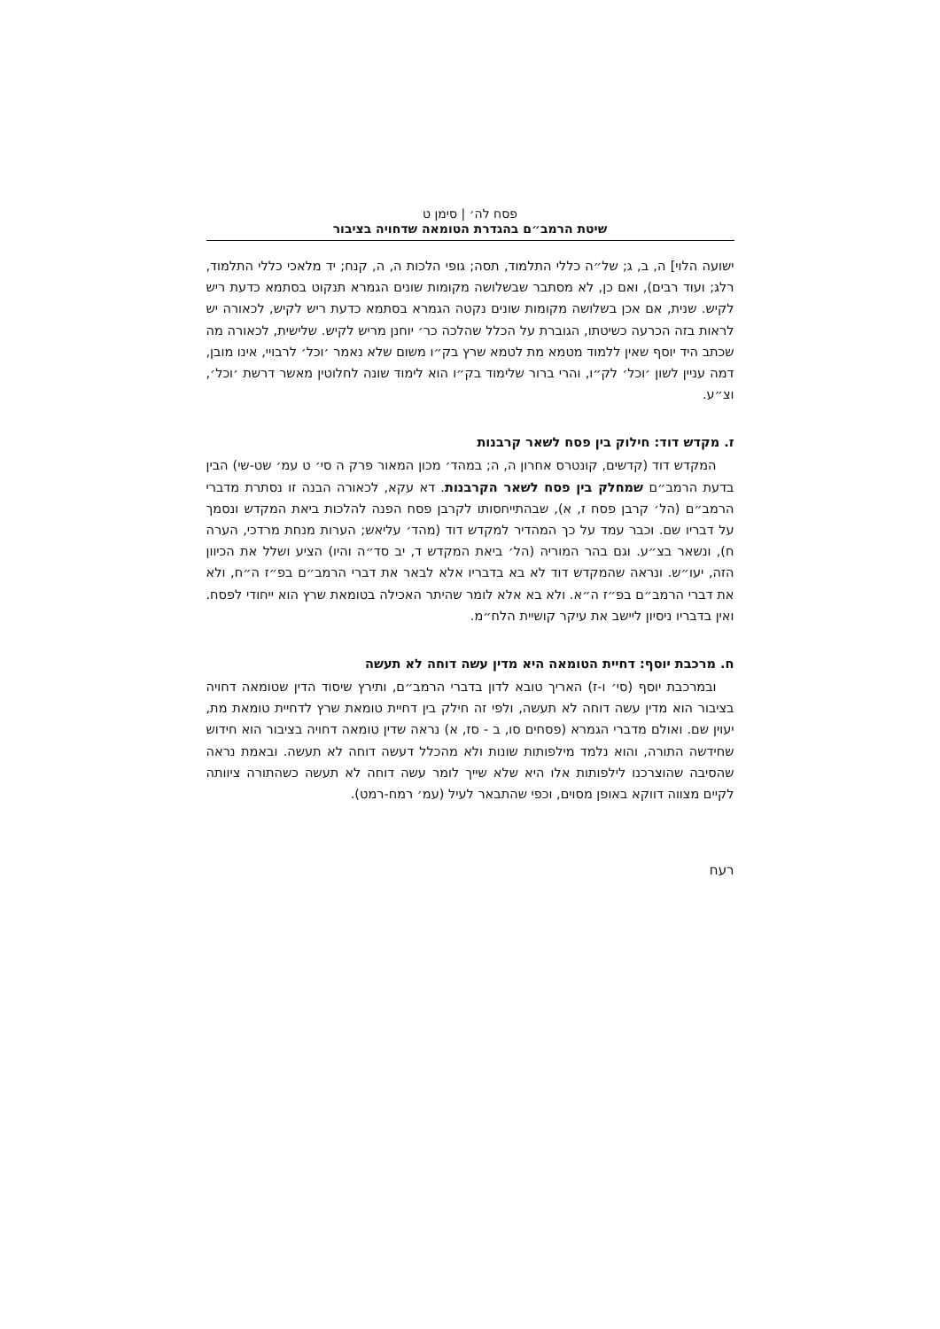פסח לה׳ | סימן ט
שיטת הרמב״ם בהגדרת הטומאה שדחויה בציבור
ישועה הלוי] ה, ב, ג; של״ה כללי התלמוד, תסה; גופי הלכות ה, ה, קנח; יד מלאכי כללי התלמוד, רלג; ועוד רבים), ואם כן, לא מסתבר שבשלושה מקומות שונים הגמרא תנקוט בסתמא כדעת ריש לקיש. שנית, אם אכן בשלושה מקומות שונים נקטה הגמרא בסתמא כדעת ריש לקיש, לכאורה יש לראות בזה הכרעה כשיטתו, הגוברת על הכלל שהלכה כר׳ יוחנן מריש לקיש. שלישית, לכאורה מה שכתב היד יוסף שאין ללמוד מטמא מת לטמא שרץ בק״ו משום שלא נאמר ׳וכל׳ לרבויי, אינו מובן, דמה עניין לשון ׳וכל׳ לק״ו, והרי ברור שלימוד בק״ו הוא לימוד שונה לחלוטין מאשר דרשת ׳וכל׳, וצ״ע.
ז. מקדש דוד: חילוק בין פסח לשאר קרבנות
המקדש דוד (קדשים, קונטרס אחרון ה, ה; במהד׳ מכון המאור פרק ה סי׳ ט עמ׳ שט-שי) הבין בדעת הרמב״ם שמחלק בין פסח לשאר הקרבנות. דא עקא, לכאורה הבנה זו נסתרת מדברי הרמב״ם (הל׳ קרבן פסח ז, א), שבהתייחסותו לקרבן פסח הפנה להלכות ביאת המקדש ונסמך על דבריו שם. וכבר עמד על כך המהדיר למקדש דוד (מהד׳ עליאש; הערות מנחת מרדכי, הערה ח), ונשאר בצ״ע. וגם בהר המוריה (הל׳ ביאת המקדש ד, יב סד״ה והיו) הציע ושלל את הכיוון הזה, יעו״ש. ונראה שהמקדש דוד לא בא בדבריו אלא לבאר את דברי הרמב״ם בפ״ז ה״ח, ולא את דברי הרמב״ם בפ״ז ה״א. ולא בא אלא לומר שהיתר האכילה בטומאת שרץ הוא ייחודי לפסח. ואין בדבריו ניסיון ליישב את עיקר קושיית הלח״מ.
ח. מרכבת יוסף: דחיית הטומאה היא מדין עשה דוחה לא תעשה
ובמרכבת יוסף (סי׳ ו-ז) האריך טובא לדון בדברי הרמב״ם, ותירץ שיסוד הדין שטומאה דחויה בציבור הוא מדין עשה דוחה לא תעשה, ולפי זה חילק בין דחיית טומאת שרץ לדחיית טומאת מת, יעוין שם. ואולם מדברי הגמרא (פסחים סו, ב - סז, א) נראה שדין טומאה דחויה בציבור הוא חידוש שחידשה התורה, והוא נלמד מילפותות שונות ולא מהכלל דעשה דוחה לא תעשה. ובאמת נראה שהסיבה שהוצרכנו לילפותות אלו היא שלא שייך לומר עשה דוחה לא תעשה כשהתורה ציוותה לקיים מצווה דווקא באופן מסוים, וכפי שהתבאר לעיל (עמ׳ רמח-רמט).
רעח